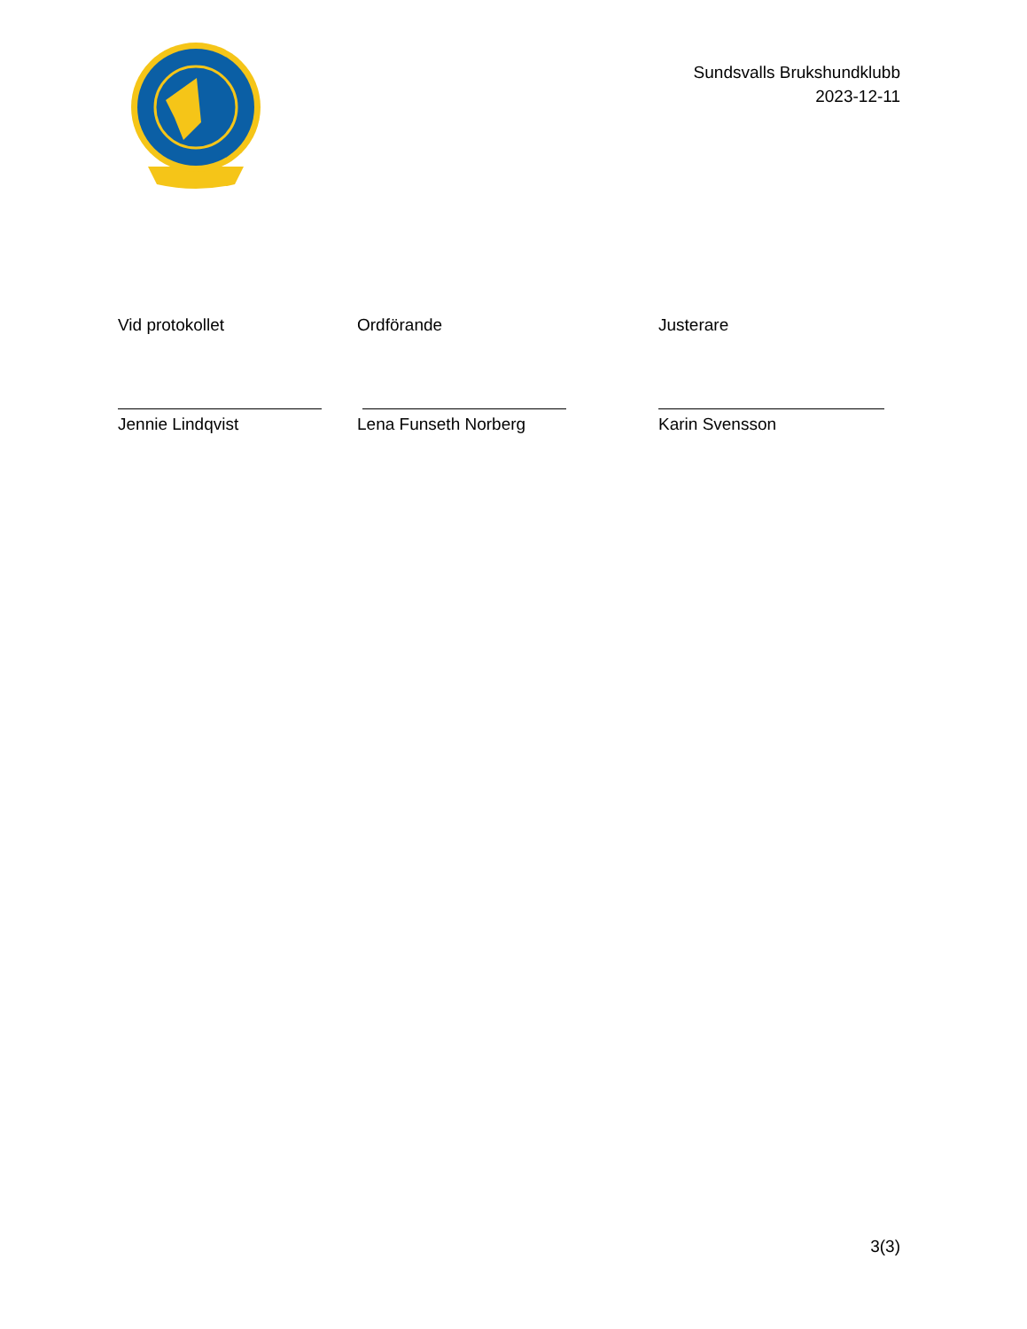Sundsvalls Brukshundklubb
2023-12-11
Vid protokollet
Jennie Lindqvist
Ordförande
Lena Funseth Norberg
Justerare
Karin Svensson
3(3)